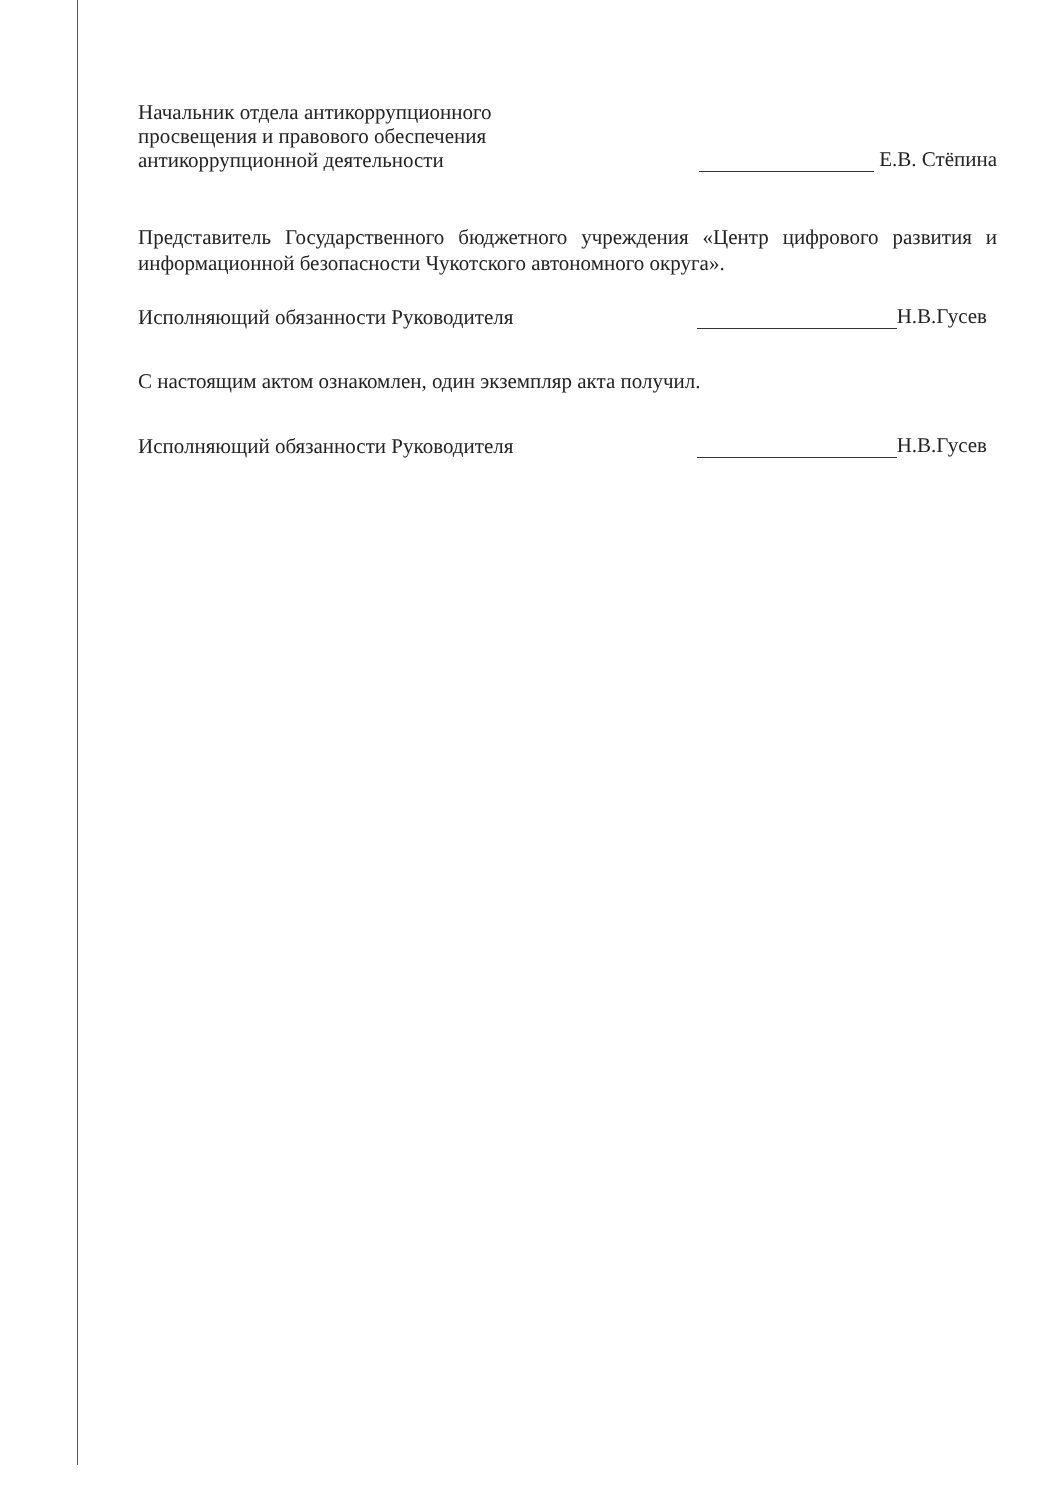Начальник отдела антикоррупционного
просвещения и правового обеспечения
антикоррупционной деятельности
Е.В. Стёпина
Представитель Государственного бюджетного учреждения «Центр цифрового развития и информационной безопасности Чукотского автономного округа».
Исполняющий обязанности Руководителя
Н.В.Гусев
С настоящим актом ознакомлен, один экземпляр акта получил.
Исполняющий обязанности Руководителя
Н.В.Гусев